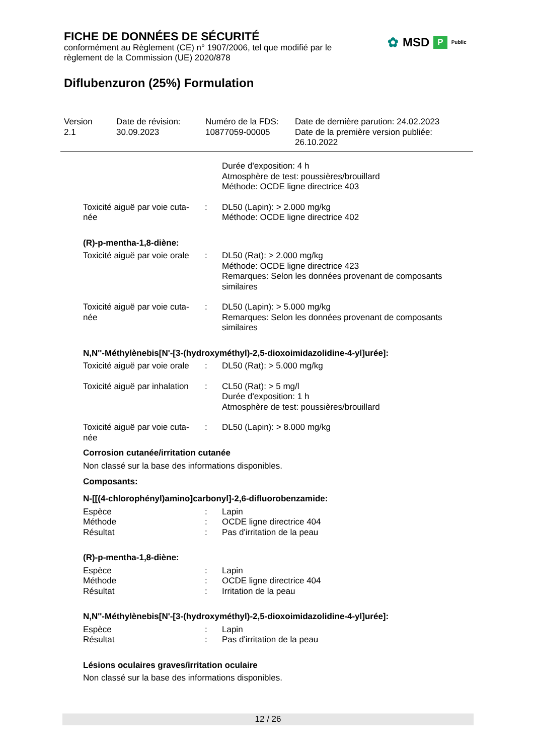FICHE DE DONNÉES DE SÉCURITÉ
conformément au Règlement (CE) n° 1907/2006, tel que modifié par le règlement de la Commission (UE) 2020/878
✿ MSD P Public
Diflubenzuron (25%) Formulation
Version
2.1
Date de révision:
30.09.2023
Numéro de la FDS:
10877059-00005
Date de dernière parution: 24.02.2023
Date de la première version publiée:
26.10.2022
| | | Durée d'exposition: 4 h Atmosphère de test: poussières/brouillard Méthode: OCDE ligne directrice 403 |
| Toxicité aiguë par voie cuta- née | : | DL50 (Lapin): > 2.000 mg/kg Méthode: OCDE ligne directrice 402 |
| (R)-p-mentha-1,8-diène: | | |
| Toxicité aiguë par voie orale | : | DL50 (Rat): > 2.000 mg/kg Méthode: OCDE ligne directrice 423 Remarques: Selon les données provenant de composants similaires |
| Toxicité aiguë par voie cuta- née | : | DL50 (Lapin): > 5.000 mg/kg Remarques: Selon les données provenant de composants similaires |
| N,N''-Méthylènebis[N'-[3-(hydroxyméthyl)-2,5-dioxoimidazolidine-4-yl]urée]: | | |
| Toxicité aiguë par voie orale | : | DL50 (Rat): > 5.000 mg/kg |
| Toxicité aiguë par inhalation | : | CL50 (Rat): > 5 mg/l Durée d'exposition: 1 h Atmosphère de test: poussières/brouillard |
| Toxicité aiguë par voie cuta- née | : | DL50 (Lapin): > 8.000 mg/kg |
| Corrosion cutanée/irritation cutanée Non classé sur la base des informations disponibles. | | |
| Composants: | | |
| N-[[(4-chlorophényl)amino]carbonyl]-2,6-difluorobenzamide: | | |
| Espèce | : | Lapin |
| Méthode | : | OCDE ligne directrice 404 |
| Résultat | : | Pas d'irritation de la peau |
| (R)-p-mentha-1,8-diène: | | |
| Espèce | : | Lapin |
| Méthode | : | OCDE ligne directrice 404 |
| Résultat | : | Irritation de la peau |
| N,N''-Méthylènebis[N'-[3-(hydroxyméthyl)-2,5-dioxoimidazolidine-4-yl]urée]: | | |
| Espèce | : | Lapin |
| Résultat | : | Pas d'irritation de la peau |
| Lésions oculaires graves/irritation oculaire Non classé sur la base des informations disponibles. | | |
12 / 26